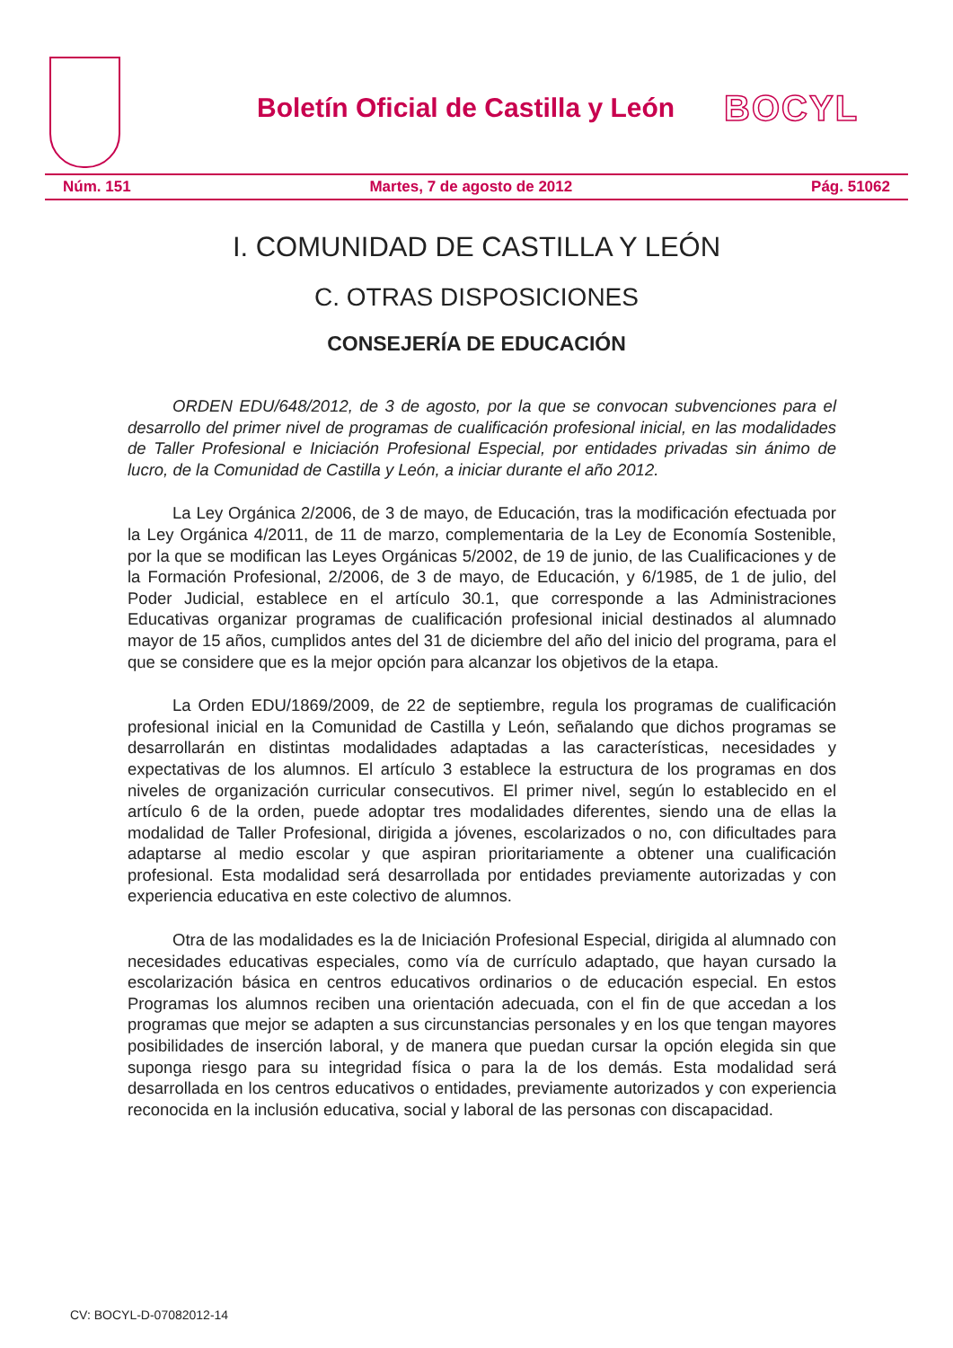Boletín Oficial de Castilla y León
BOCYL
Núm. 151 Martes, 7 de agosto de 2012 Pág. 51062
I. COMUNIDAD DE CASTILLA Y LEÓN
C. OTRAS DISPOSICIONES
CONSEJERÍA DE EDUCACIÓN
ORDEN EDU/648/2012, de 3 de agosto, por la que se convocan subvenciones para el desarrollo del primer nivel de programas de cualificación profesional inicial, en las modalidades de Taller Profesional e Iniciación Profesional Especial, por entidades privadas sin ánimo de lucro, de la Comunidad de Castilla y León, a iniciar durante el año 2012.
La Ley Orgánica 2/2006, de 3 de mayo, de Educación, tras la modificación efectuada por la Ley Orgánica 4/2011, de 11 de marzo, complementaria de la Ley de Economía Sostenible, por la que se modifican las Leyes Orgánicas 5/2002, de 19 de junio, de las Cualificaciones y de la Formación Profesional, 2/2006, de 3 de mayo, de Educación, y 6/1985, de 1 de julio, del Poder Judicial, establece en el artículo 30.1, que corresponde a las Administraciones Educativas organizar programas de cualificación profesional inicial destinados al alumnado mayor de 15 años, cumplidos antes del 31 de diciembre del año del inicio del programa, para el que se considere que es la mejor opción para alcanzar los objetivos de la etapa.
La Orden EDU/1869/2009, de 22 de septiembre, regula los programas de cualificación profesional inicial en la Comunidad de Castilla y León, señalando que dichos programas se desarrollarán en distintas modalidades adaptadas a las características, necesidades y expectativas de los alumnos. El artículo 3 establece la estructura de los programas en dos niveles de organización curricular consecutivos. El primer nivel, según lo establecido en el artículo 6 de la orden, puede adoptar tres modalidades diferentes, siendo una de ellas la modalidad de Taller Profesional, dirigida a jóvenes, escolarizados o no, con dificultades para adaptarse al medio escolar y que aspiran prioritariamente a obtener una cualificación profesional. Esta modalidad será desarrollada por entidades previamente autorizadas y con experiencia educativa en este colectivo de alumnos.
Otra de las modalidades es la de Iniciación Profesional Especial, dirigida al alumnado con necesidades educativas especiales, como vía de currículo adaptado, que hayan cursado la escolarización básica en centros educativos ordinarios o de educación especial. En estos Programas los alumnos reciben una orientación adecuada, con el fin de que accedan a los programas que mejor se adapten a sus circunstancias personales y en los que tengan mayores posibilidades de inserción laboral, y de manera que puedan cursar la opción elegida sin que suponga riesgo para su integridad física o para la de los demás. Esta modalidad será desarrollada en los centros educativos o entidades, previamente autorizados y con experiencia reconocida en la inclusión educativa, social y laboral de las personas con discapacidad.
CV: BOCYL-D-07082012-14